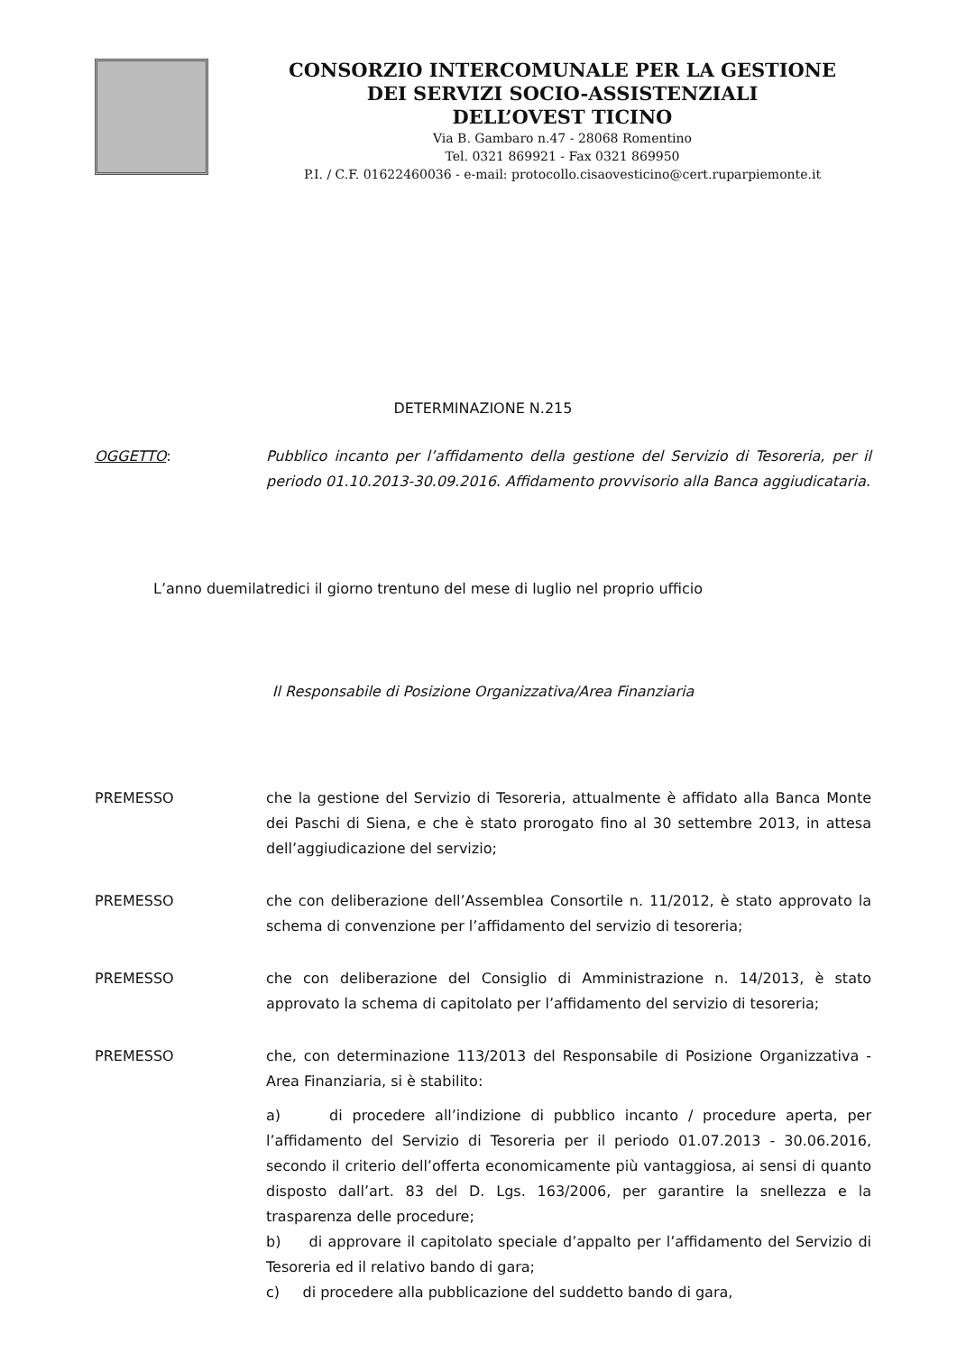CONSORZIO INTERCOMUNALE PER LA GESTIONE
DEI SERVIZI SOCIO-ASSISTENZIALI
DELL’OVEST TICINO
Via B. Gambaro n.47 - 28068 Romentino
Tel. 0321 869921 - Fax 0321 869950
P.I. / C.F. 01622460036 - e-mail: protocollo.cisaovesticino@cert.ruparpiemonte.it
DETERMINAZIONE N.215
OGGETTO: Pubblico incanto per l’affidamento della gestione del Servizio di Tesoreria, per il periodo 01.10.2013-30.09.2016. Affidamento provvisorio alla Banca aggiudicataria.
L’anno duemilatredici il giorno trentuno del mese di luglio nel proprio ufficio
Il Responsabile di Posizione Organizzativa/Area Finanziaria
PREMESSO che la gestione del Servizio di Tesoreria, attualmente è affidato alla Banca Monte dei Paschi di Siena, e che è stato prorogato fino al 30 settembre 2013, in attesa dell’aggiudicazione del servizio;
PREMESSO che con deliberazione dell’Assemblea Consortile n. 11/2012, è stato approvato la schema di convenzione per l’affidamento del servizio di tesoreria;
PREMESSO che con deliberazione del Consiglio di Amministrazione n. 14/2013, è stato approvato la schema di capitolato per l’affidamento del servizio di tesoreria;
PREMESSO che, con determinazione 113/2013 del Responsabile di Posizione Organizzativa - Area Finanziaria, si è stabilito:
a) di procedere all’indizione di pubblico incanto / procedure aperta, per l’affidamento del Servizio di Tesoreria per il periodo 01.07.2013 - 30.06.2016, secondo il criterio dell’offerta economicamente più vantaggiosa, ai sensi di quanto disposto dall’art. 83 del D. Lgs. 163/2006, per garantire la snellezza e la trasparenza delle procedure;
b) di approvare il capitolato speciale d’appalto per l’affidamento del Servizio di Tesoreria ed il relativo bando di gara;
c) di procedere alla pubblicazione del suddetto bando di gara,